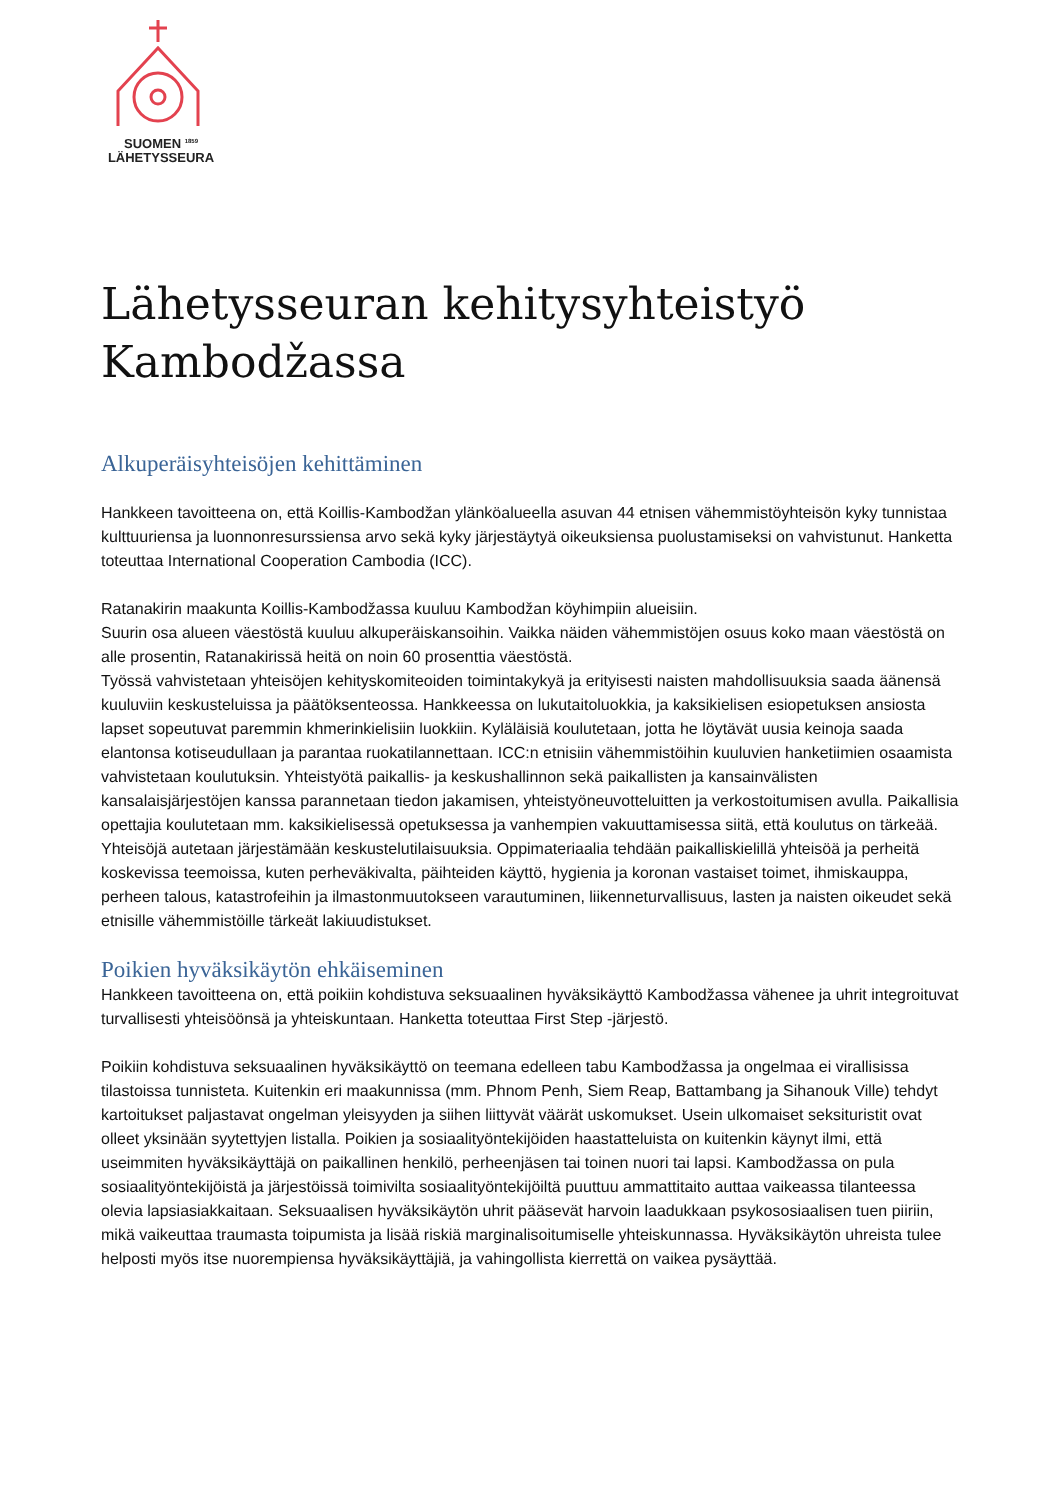SUOMEN <sup>1859</sup>
LÄHETYSSEURA
Lähetysseuran kehitysyhteistyö Kambodžassa
Alkuperäisyhteisöjen kehittäminen
Hankkeen tavoitteena on, että Koillis-Kambodžan ylänköalueella asuvan 44 etnisen vähemmistöyhteisön kyky tunnistaa kulttuuriensa ja luonnonresurssiensa arvo sekä kyky järjestäytyä oikeuksiensa puolustamiseksi on vahvistunut. Hanketta toteuttaa International Cooperation Cambodia (ICC).
Ratanakirin maakunta Koillis-Kambodžassa kuuluu Kambodžan köyhimpiin alueisiin.
Suurin osa alueen väestöstä kuuluu alkuperäiskansoihin. Vaikka näiden vähemmistöjen osuus koko maan väestöstä on alle prosentin, Ratanakirissä heitä on noin 60 prosenttia väestöstä.
Työssä vahvistetaan yhteisöjen kehityskomiteoiden toimintakykyä ja erityisesti naisten mahdollisuuksia saada äänensä kuuluviin keskusteluissa ja päätöksenteossa. Hankkeessa on lukutaitoluokkia, ja kaksikielisen esiopetuksen ansiosta lapset sopeutuvat paremmin khmerinkielisiin luokkiin. Kyläläisiä koulutetaan, jotta he löytävät uusia keinoja saada elantonsa kotiseudullaan ja parantaa ruokatilannettaan. ICC:n etnisiin vähemmistöihin kuuluvien hanketiimien osaamista vahvistetaan koulutuksin. Yhteistyötä paikallis- ja keskushallinnon sekä paikallisten ja kansainvälisten kansalaisjärjestöjen kanssa parannetaan tiedon jakamisen, yhteistyöneuvotteluitten ja verkostoitumisen avulla. Paikallisia opettajia koulutetaan mm. kaksikielisessä opetuksessa ja vanhempien vakuuttamisessa siitä, että koulutus on tärkeää. Yhteisöjä autetaan järjestämään keskustelutilaisuuksia. Oppimateriaalia tehdään paikalliskielillä yhteisöä ja perheitä koskevissa teemoissa, kuten perheväkivalta, päihteiden käyttö, hygienia ja koronan vastaiset toimet, ihmiskauppa, perheen talous, katastrofeihin ja ilmastonmuutokseen varautuminen, liikenneturvallisuus, lasten ja naisten oikeudet sekä etnisille vähemmistöille tärkeät lakiuudistukset.
Poikien hyväksikäytön ehkäiseminen
Hankkeen tavoitteena on, että poikiin kohdistuva seksuaalinen hyväksikäyttö Kambodžassa vähenee ja uhrit integroituvat turvallisesti yhteisöönsä ja yhteiskuntaan. Hanketta toteuttaa First Step -järjestö.
Poikiin kohdistuva seksuaalinen hyväksikäyttö on teemana edelleen tabu Kambodžassa ja ongelmaa ei virallisissa tilastoissa tunnisteta. Kuitenkin eri maakunnissa (mm. Phnom Penh, Siem Reap, Battambang ja Sihanouk Ville) tehdyt kartoitukset paljastavat ongelman yleisyyden ja siihen liittyvät väärät uskomukset. Usein ulkomaiset seksituristit ovat olleet yksinään syytettyjen listalla. Poikien ja sosiaalityöntekijöiden haastatteluista on kuitenkin käynyt ilmi, että useimmiten hyväksikäyttäjä on paikallinen henkilö, perheenjäsen tai toinen nuori tai lapsi. Kambodžassa on pula sosiaalityöntekijöistä ja järjestöissä toimivilta sosiaalityöntekijöiltä puuttuu ammattitaito auttaa vaikeassa tilanteessa olevia lapsiasiakkaitaan. Seksuaalisen hyväksikäytön uhrit pääsevät harvoin laadukkaan psykososiaalisen tuen piiriin, mikä vaikeuttaa traumasta toipumista ja lisää riskiä marginalisoitumiselle yhteiskunnassa. Hyväksikäytön uhreista tulee helposti myös itse nuorempiensa hyväksikäyttäjiä, ja vahingollista kierrettä on vaikea pysäyttää.